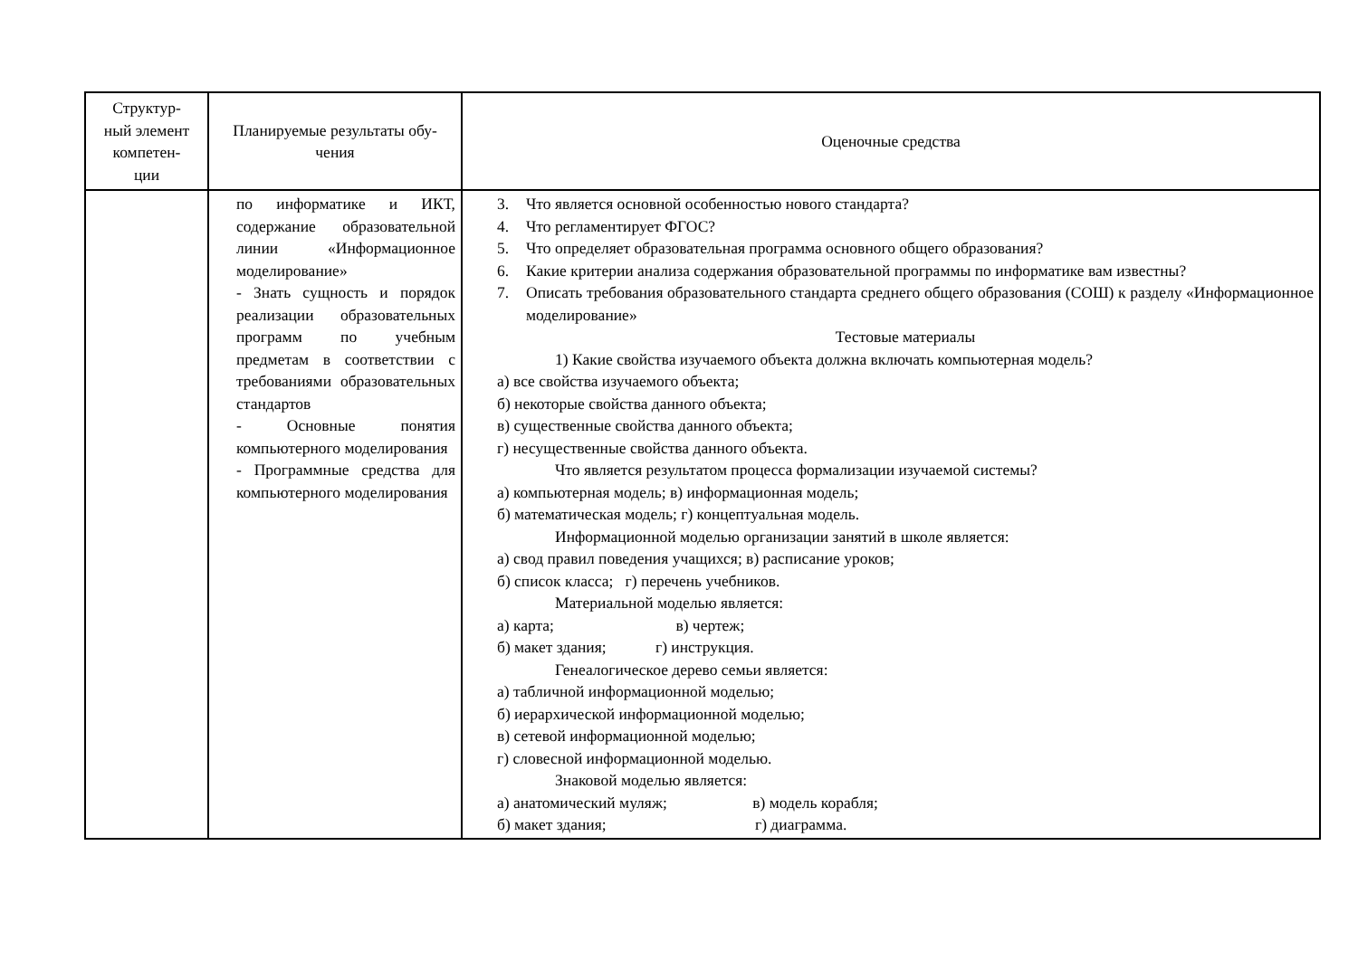| Структур- ный элемент компетен- ции | Планируемые результаты обу- чения | Оценочные средства |
| --- | --- | --- |
| | по информатике и ИКТ, содержание образовательной линии «Информационное моделирование» - Знать сущность и порядок реализации образовательных программ по учебным предметам в соответствии с требованиями образовательных стандартов - Основные понятия компьютерного моделирования - Программные средства для компьютерного моделирования | 3. Что является основной особенностью нового стандарта? 4. Что регламентирует ФГОС? 5. Что определяет образовательная программа основного общего образования? 6. Какие критерии анализа содержания образовательной программы по информатике вам известны? 7. Описать требования образовательного стандарта среднего общего образования (СОШ) к разделу «Информационное моделирование» Тестовые материалы 1) Какие свойства изучаемого объекта должна включать компьютерная модель? а) все свойства изучаемого объекта; б) некоторые свойства данного объекта; в) существенные свойства данного объекта; г) несущественные свойства данного объекта. Что является результатом процесса формализации изучаемой системы? а) компьютерная модель; в) информационная модель; б) математическая модель; г) концептуальная модель. Информационной моделью организации занятий в школе является: а) свод правил поведения учащихся; в) расписание уроков; б) список класса; г) перечень учебников. Материальной моделью является: а) карта; в) чертеж; б) макет здания; г) инструкция. Генеалогическое дерево семьи является: а) табличной информационной моделью; б) иерархической информационной моделью; в) сетевой информационной моделью; г) словесной информационной моделью. Знаковой моделью является: а) анатомический муляж; в) модель корабля; б) макет здания; г) диаграмма. |